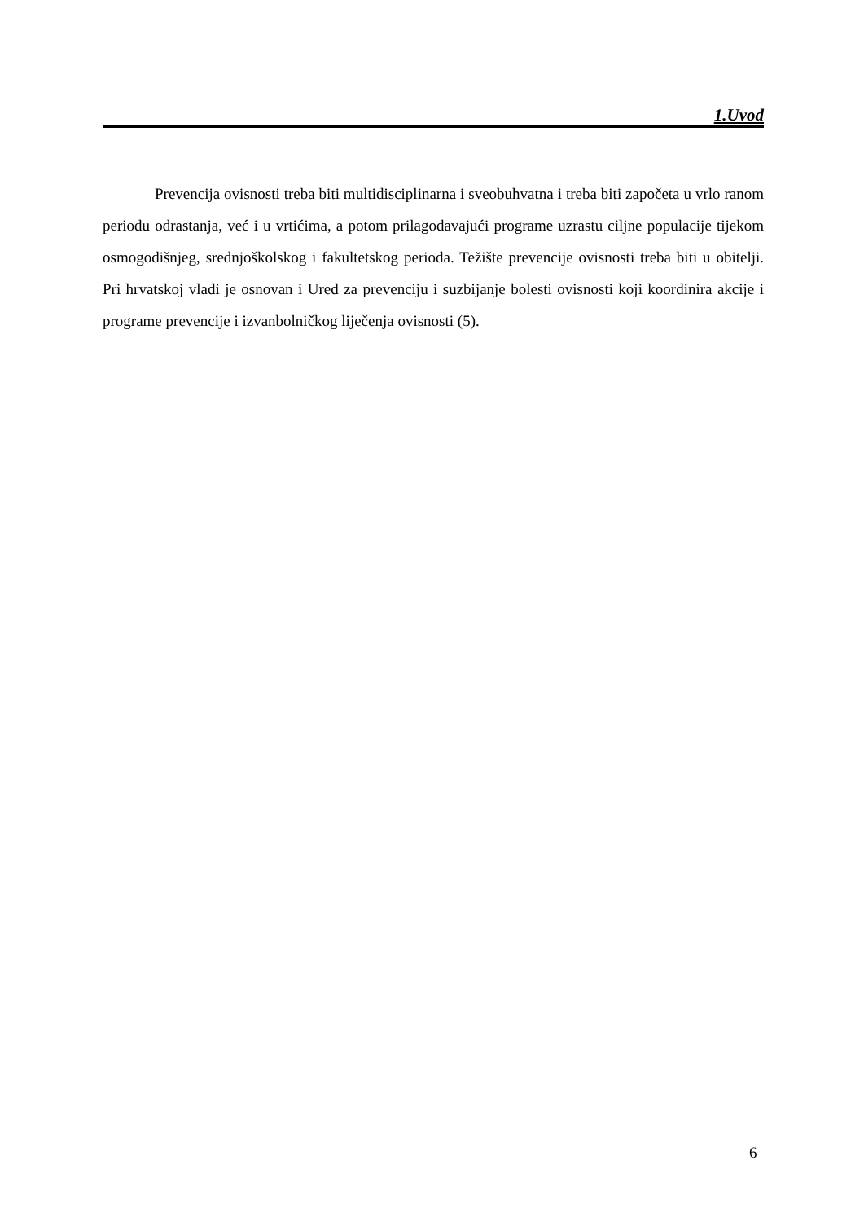1.Uvod
Prevencija ovisnosti treba biti multidisciplinarna i sveobuhvatna i treba biti započeta u vrlo ranom periodu odrastanja, već i u vrtićima, a potom prilagođavajući programe uzrastu ciljne populacije tijekom osmogodišnjeg, srednjoškolskog i fakultetskog perioda. Težište prevencije ovisnosti treba biti u obitelji. Pri hrvatskoj vladi je osnovan i Ured za prevenciju i suzbijanje bolesti ovisnosti koji koordinira akcije i programe prevencije i izvanbolničkog liječenja ovisnosti (5).
6